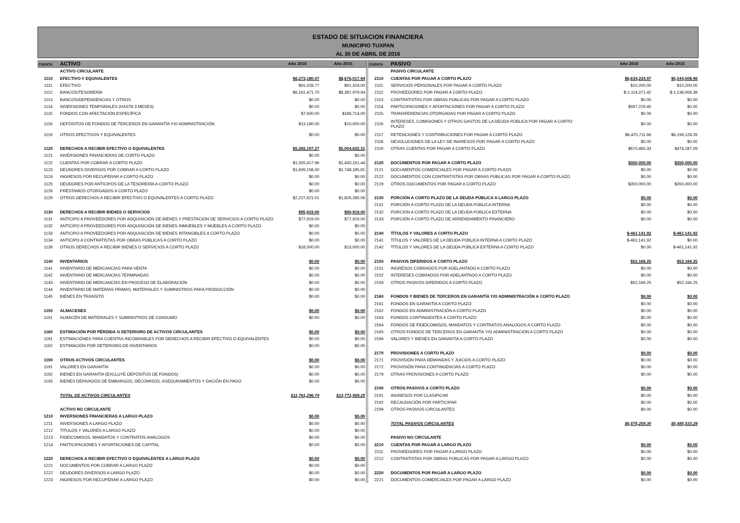ESTADO DE SITUACION FINANCIERA
MUNICIPIO TUXPAN
AL 30 DE ABRIL DE 2016
| CUENTA | ACTIVO | Año 2016 | Año 2015 |
| --- | --- | --- | --- |
| | ACTIVO CIRCULANTE | | |
| 1110 | EFECTIVO Y EQUIVALENTES | $6,273,180.47 | $8,676,017.94 |
| 1111 | EFECTIVO | $91,028.77 | $91,324.00 |
| 1112 | BANCOS/TESORERÍA | $6,161,471.70 | $8,387,979.94 |
| 1113 | BANCOS/DEPENDENCIAS Y OTROS | $0.00 | $0.00 |
| 1114 | INVERSIONES TEMPORALES (HASTA 3 MESES) | $0.00 | $0.00 |
| 1115 | FONDOS CON AFECTACIÓN ESPECÍFICA | $7,500.00 | $186,714.00 |
| 1116 | DEPÓSITOS DE FONDOS DE TERCEROS EN GARANTÍA Y/O ADMINISTRACIÓN | $13,180.00 | $10,000.00 |
| 1119 | OTROS EFECTIVOS Y EQUIVALENTES | $0.00 | $0.00 |
| 1120 | DERECHOS A RECIBIR EFECTIVO O EQUIVALENTES | $5,392,197.27 | $5,004,632.31 |
| 1121 | INVERSIONES FINANCIERAS DE CORTO PLAZO | $0.00 | $0.00 |
| 1122 | CUENTAS POR COBRAR A CORTO PLAZO | $1,555,417.96 | $1,430,161.44 |
| 1123 | DEUDORES DIVERSOS POR COBRAR A CORTO PLAZO | $1,609,158.30 | $1,748,185.81 |
| 1124 | INGRESOS POR RECUPERAR A CORTO PLAZO | $0.00 | $0.00 |
| 1125 | DEUDORES POR ANTICIPOS DE LA TESORERÍA A CORTO PLAZO | $0.00 | $0.00 |
| 1126 | PRÉSTAMOS OTORGADOS A CORTO PLAZO | $0.00 | $0.00 |
| 1129 | OTROS DERECHOS A RECIBIR EFECTIVO O EQUIVALENTES A CORTO PLAZO | $2,227,621.01 | $1,826,285.06 |
| 1130 | DERECHOS A RECIBIR BIENES O SERVICIOS | $95,919.00 | $90,919.00 |
| 1131 | ANTICIPO A PROVEEDORES POR ADQUISICIÓN DE BIENES Y PRESTACIÓN DE SERVICIOS A CORTO PLAZO | $77,919.00 | $77,919.00 |
| 1132 | ANTICIPO A PROVEEDORES POR ADQUISICIÓN DE BIENES INMUEBLES Y MUEBLES A CORTO PLAZO | $0.00 | $0.00 |
| 1133 | ANTICIPO A PROVEEDORES POR ADQUISICIÓN DE BIENES INTANGIBLES A CORTO PLAZO | $0.00 | $0.00 |
| 1134 | ANTICIPO A CONTRATISTAS POR OBRAS PÚBLICAS A CORTO PLAZO | $0.00 | $0.00 |
| 1139 | OTROS DERECHOS A RECIBIR BIENES O SERVICIOS A CORTO PLAZO | $18,000.00 | $13,000.00 |
| 1140 | INVENTARIOS | $0.00 | $0.00 |
| 1141 | INVENTARIO DE MERCANCÍAS PARA VENTA | $0.00 | $0.00 |
| 1142 | INVENTARIO DE MERCANCÍAS TERMINADAS | $0.00 | $0.00 |
| 1143 | INVENTARIO DE MERCANCÍAS EN PROCESO DE ELABORACIÓN | $0.00 | $0.00 |
| 1144 | INVENTARIO DE MATERIAS PRIMAS, MATERIALES Y SUMINISTROS PARA PRODUCCIÓN | $0.00 | $0.00 |
| 1145 | BIENES EN TRÁNSITO | $0.00 | $0.00 |
| 1150 | ALMACENES | $0.00 | $0.00 |
| 1151 | ALMACÉN DE MATERIALES Y SUMINISTROS DE CONSUMO | $0.00 | $0.00 |
| 1160 | ESTIMACIÓN POR PÉRDIDA O DETERIORO DE ACTIVOS CIRCULANTES | $0.00 | $0.00 |
| 1161 | ESTIMACIÓNES PARA CUENTAS INCOBRABLES POR DERECHOS A RECIBIR EFECTIVO O EQUIVALENTES | $0.00 | $0.00 |
| 1162 | ESTIMACIÓN POR DETERIORO DE INVENTARIOS | $0.00 | $0.00 |
| 1190 | OTROS ACTIVOS CIRCULANTES | $0.00 | $0.00 |
| 1191 | VALORES EN GARANTÍA | $0.00 | $0.00 |
| 1192 | BIENES EN GARANTÍA (EXCLUYE DEPÓSITOS DE FONDOS) | $0.00 | $0.00 |
| 1193 | BIENES DERIVADOS DE EMBARGOS, DECOMISOS, ASEGURAMIENTOS Y DACIÓN EN PAGO | $0.00 | $0.00 |
| | TOTAL DE ACTIVOS CIRCULANTES | $11,761,296.74 | $13,771,569.25 |
| | ACTIVO NO CIRCULANTE | | |
| 1210 | INVERSIONES FINANCIERAS A LARGO PLAZO | $0.00 | $0.00 |
| 1211 | INVERSIONES A LARGO PLAZO | $0.00 | $0.00 |
| 1212 | TÍTULOS Y VALORES A LARGO PLAZO | $0.00 | $0.00 |
| 1213 | FIDEICOMISOS, MANDATOS Y CONTRATOS ANÁLOGOS | $0.00 | $0.00 |
| 1214 | PARTICIPACIONES Y APORTACIONES DE CAPITAL | $0.00 | $0.00 |
| 1220 | DERECHOS A RECIBIR EFECTIVO O EQUIVALENTES A LARGO PLAZO | $0.00 | $0.00 |
| 1221 | DOCUMENTOS POR COBRAR A LARGO PLAZO | $0.00 | $0.00 |
| 1222 | DEUDORES DIVERSOS A LARGO PLAZO | $0.00 | $0.00 |
| 1223 | INGRESOS POR RECUPERAR A LARGO PLAZO | $0.00 | $0.00 |
| CUENTA | PASIVO | Año 2016 | Año 2015 |
| --- | --- | --- | --- |
| | PASIVO CIRCULANTE | | |
| 2110 | CUENTAS POR PAGAR A CORTO PLAZO | $6,634,234.97 | $5,544,508.96 |
| 2111 | SERVICIOS PERSONALES POR PAGAR A CORTO PLAZO | $10,200.00 | $10,200.00 |
| 2112 | PROVEEDORES POR PAGAR A CORTO PLAZO | $-1,114,371.42 | $-1,136,006.39 |
| 2113 | CONTRATISTAS POR OBRAS PÚBLICAS POR PAGAR A CORTO PLAZO | $0.00 | $0.00 |
| 2114 | PARTICIPACIONES Y APORTACIONES POR PAGAR A CORTO PLAZO | $597,229.40 | $0.00 |
| 2115 | TRANSFERENCIAS OTORGADAS POR PAGAR A CORTO PLAZO | $0.00 | $0.00 |
| 2116 | INTERESES, COMISIONES Y OTROS GASTOS DE LA DEUDA PÚBLICA POR PAGAR A CORTO PLAZO | $0.00 | $0.00 |
| 2117 | RETENCIONES Y CONTRIBUCIONES POR PAGAR A CORTO PLAZO | $6,470,711.66 | $6,196,128.26 |
| 2118 | DEVOLUCIONES DE LA LEY DE INGRESOS POR PAGAR A CORTO PLAZO | $0.00 | $0.00 |
| 2119 | OTRAS CUENTAS POR PAGAR A CORTO PLAZO | $670,465.33 | $474,187.09 |
| 2120 | DOCUMENTOS POR PAGAR A CORTO PLAZO | $350,000.00 | $350,000.00 |
| 2121 | DOCUMENTOS COMERCIALES POR PAGAR A CORTO PLAZO | $0.00 | $0.00 |
| 2122 | DOCUMENTOS CON CONTRATISTAS POR OBRAS PÚBLICAS POR PAGAR A CORTO PLAZO | $0.00 | $0.00 |
| 2129 | OTROS DOCUMENTOS POR PAGAR A CORTO PLAZO | $350,000.00 | $350,000.00 |
| 2130 | PORCIÓN A CORTO PLAZO DE LA DEUDA PÚBLICA A LARGO PLAZO | $0.00 | $0.00 |
| 2131 | PORCIÓN A CORTO PLAZO DE LA DEUDA PÚBLICA INTERNA | $0.00 | $0.00 |
| 2132 | PORCION A CORTO PLAZO DE LA DEUDA PÚBLICA EXTERNA | $0.00 | $0.00 |
| 2133 | PORCIÓN A CORTO PLAZO DE ARRENDAMIENTO FINANCIERO | $0.00 | $0.00 |
| 2140 | TÍTULOS Y VALORES A CORTO PLAZO | $-461,141.92 | $-461,141.92 |
| 2141 | TÍTULOS Y VALORES DE LA DEUDA PÚBLICA INTERNA A CORTO PLAZO | $-461,141.92 | $0.00 |
| 2142 | TÍTULOS Y VALORES DE LA DEUDA PÚBLICA EXTERNA A CORTO PLAZO | $0.00 | $-461,141.92 |
| 2150 | PASIVOS DIFERIDOS A CORTO PLAZO | $52,166.25 | $52,166.25 |
| 2151 | INGRESOS COBRADOS POR ADELANTADO A CORTO PLAZO | $0.00 | $0.00 |
| 2152 | INTERESES COBRADOS POR ADELANTADO A CORTO PLAZO | $0.00 | $0.00 |
| 2159 | OTROS PASIVOS DIFERIDOS A CORTO PLAZO | $52,166.25 | $52,166.25 |
| 2160 | FONDOS Y BIENES DE TERCEROS EN GARANTÍA Y/O ADMINISTRACIÓN A CORTO PLAZO | $0.00 | $0.00 |
| 2161 | FONDOS EN GARANTÍA A CORTO PLAZO | $0.00 | $0.00 |
| 2162 | FONDOS EN ADMINISTRACIÓN A CORTO PLAZO | $0.00 | $0.00 |
| 2163 | FONDOS CONTINGENTES A CORTO PLAZO | $0.00 | $0.00 |
| 2164 | FONDOS DE FIDEICOMISOS, MANDATOS Y CONTRATOS ANÁLOGOS A CORTO PLAZO | $0.00 | $0.00 |
| 2165 | OTROS FONDOS DE TERCEROS EN GARANTÍA Y/O ADMINISTRACIÓN A CORTO PLAZO | $0.00 | $0.00 |
| 2166 | VALORES Y BIENES EN GARANTÍA A CORTO PLAZO | $0.00 | $0.00 |
| 2170 | PROVISIONES A CORTO PLAZO | $0.00 | $0.00 |
| 2171 | PROVISIÓN PARA DEMANDAS Y JUICIOS A CORTO PLAZO | $0.00 | $0.00 |
| 2172 | PROVISIÓN PARA CONTINGENCIAS A CORTO PLAZO | $0.00 | $0.00 |
| 2179 | OTRAS PROVISIONES A CORTO PLAZO | $0.00 | $0.00 |
| 2190 | OTROS PASIVOS A CORTO PLAZO | $0.00 | $0.00 |
| 2191 | INGRESOS POR CLASIFICAR | $0.00 | $0.00 |
| 2192 | RECAUDACIÓN POR PARTICIPAR | $0.00 | $0.00 |
| 2199 | OTROS PASIVOS CIRCULANTES | $0.00 | $0.00 |
| | TOTAL PASIVOS CIRCULANTES | $6,575,259.30 | $5,485,533.29 |
| | PASIVO NO CIRCULANTE | | |
| 2210 | CUENTAS POR PAGAR A LARGO PLAZO | $0.00 | $0.00 |
| 2211 | PROVEEDORES POR PAGAR A LARGO PLAZO | $0.00 | $0.00 |
| 2212 | CONTRATISTAS POR OBRAS PÚBLICAS POR PAGAR A LARGO PLAZO | $0.00 | $0.00 |
| 2220 | DOCUMENTOS POR PAGAR A LARGO PLAZO | $0.00 | $0.00 |
| 2221 | DOCUMENTOS COMERCIALES POR PAGAR A LARGO PLAZO | $0.00 | $0.00 |